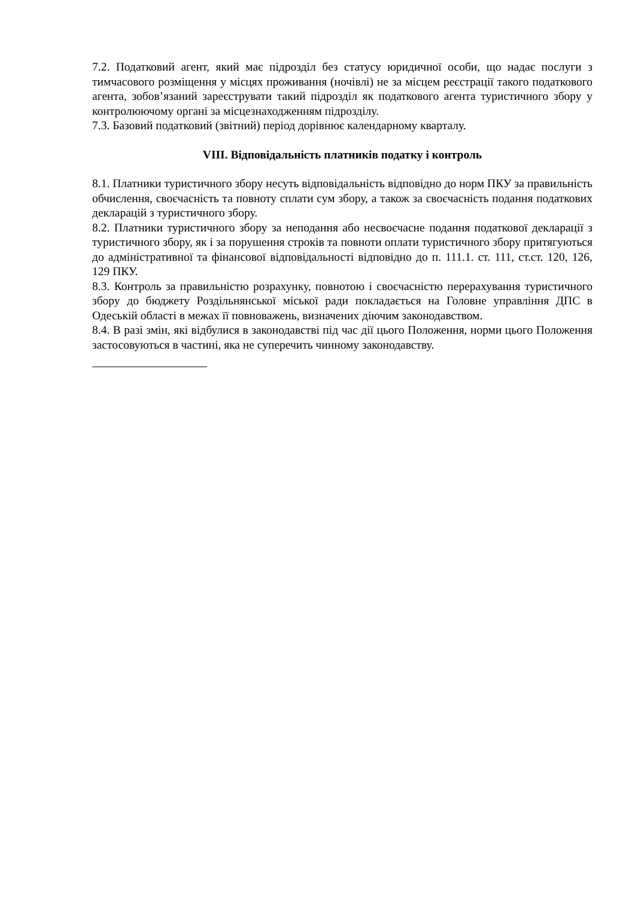7.2. Податковий агент, який має підрозділ без статусу юридичної особи, що надає послуги з тимчасового розміщення у місцях проживання (ночівлі) не за місцем реєстрації такого податкового агента, зобов’язаний зареєструвати такий підрозділ як податкового агента туристичного збору у контролюючому органі за місцезнаходженням підрозділу.
7.3. Базовий податковий (звітний) період дорівнює календарному кварталу.
VIII. Відповідальність платників податку і контроль
8.1. Платники туристичного збору несуть відповідальність відповідно до норм ПКУ за правильність обчислення, своєчасність та повноту сплати сум збору, а також за своєчасність подання податкових декларацій з туристичного збору.
8.2. Платники туристичного збору за неподання або несвоєчасне подання податкової декларації з туристичного збору, як і за порушення строків та повноти оплати туристичного збору притягуються до адміністративної та фінансової відповідальності відповідно до п. 111.1. ст. 111, ст.ст. 120, 126, 129 ПКУ.
8.3. Контроль за правильністю розрахунку, повнотою і своєчасністю перерахування туристичного збору до бюджету Роздільнянської міської ради покладається на Головне управління ДПС в Одеській області в межах її повноважень, визначених діючим законодавством.
8.4. В разі змін, які відбулися в законодавстві під час дії цього Положення, норми цього Положення застосовуються в частині, яка не суперечить чинному законодавству.